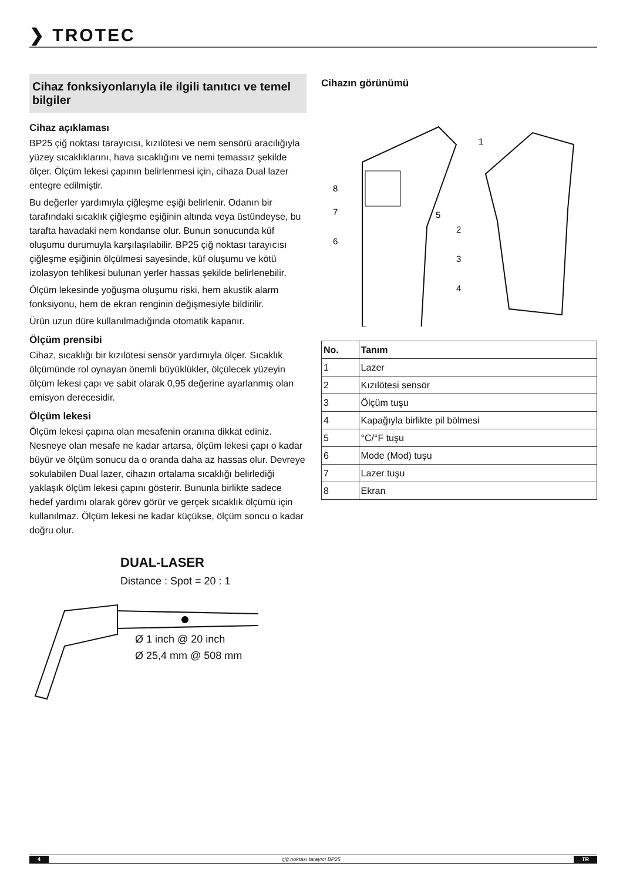❯ TROTEC
Cihaz fonksiyonlarıyla ile ilgili tanıtıcı ve temel bilgiler
Cihaz açıklaması
BP25 çiğ noktası tarayıcısı, kızılötesi ve nem sensörü aracılığıyla yüzey sıcaklıklarını, hava sıcaklığını ve nemi temassız şekilde ölçer. Ölçüm lekesi çapının belirlenmesi için, cihaza Dual lazer entegre edilmiştir.
Bu değerler yardımıyla çiğleşme eşiği belirlenir. Odanın bir tarafındaki sıcaklık çiğleşme eşiğinin altında veya üstündeyse, bu tarafta havadaki nem kondanse olur. Bunun sonucunda küf oluşumu durumuyla karşılaşılabilir. BP25 çiğ noktası tarayıcısı çiğleşme eşiğinin ölçülmesi sayesinde, küf oluşumu ve kötü izolasyon tehlikesi bulunan yerler hassas şekilde belirlenebilir.
Ölçüm lekesinde yoğuşma oluşumu riski, hem akustik alarm fonksiyonu, hem de ekran renginin değişmesiyle bildirilir.
Ürün uzun düre kullanılmadığında otomatik kapanır.
Ölçüm prensibi
Cihaz, sıcaklığı bir kızılötesi sensör yardımıyla ölçer. Sıcaklık ölçümünde rol oynayan önemli büyüklükler, ölçülecek yüzeyin ölçüm lekesi çapı ve sabit olarak 0,95 değerine ayarlanmış olan emisyon derecesidir.
Ölçüm lekesi
Ölçüm lekesi çapına olan mesafenin oranına dikkat ediniz. Nesneye olan mesafe ne kadar artarsa, ölçüm lekesi çapı o kadar büyür ve ölçüm sonucu da o oranda daha az hassas olur. Devreye sokulabilen Dual lazer, cihazın ortalama sıcaklığı belirlediği yaklaşık ölçüm lekesi çapını gösterir. Bununla birlikte sadece hedef yardımı olarak görev görür ve gerçek sıcaklık ölçümü için kullanılmaz. Ölçüm lekesi ne kadar küçükse, ölçüm soncu o kadar doğru olur.
DUAL-LASER
Distance : Spot = 20 : 1
Ø 1 inch @ 20 inch
Ø 25,4 mm @ 508 mm
Cihazın görünümü
8
7
6
5
1
2
3
4
| No. | Tanım |
| --- | --- |
| 1 | Lazer |
| 2 | Kızılötesi sensör |
| 3 | Ölçüm tuşu |
| 4 | Kapağıyla birlikte pil bölmesi |
| 5 | °C/°F tuşu |
| 6 | Mode (Mod) tuşu |
| 7 | Lazer tuşu |
| 8 | Ekran |
4 çiğ noktası tarayıcı BP25 TR